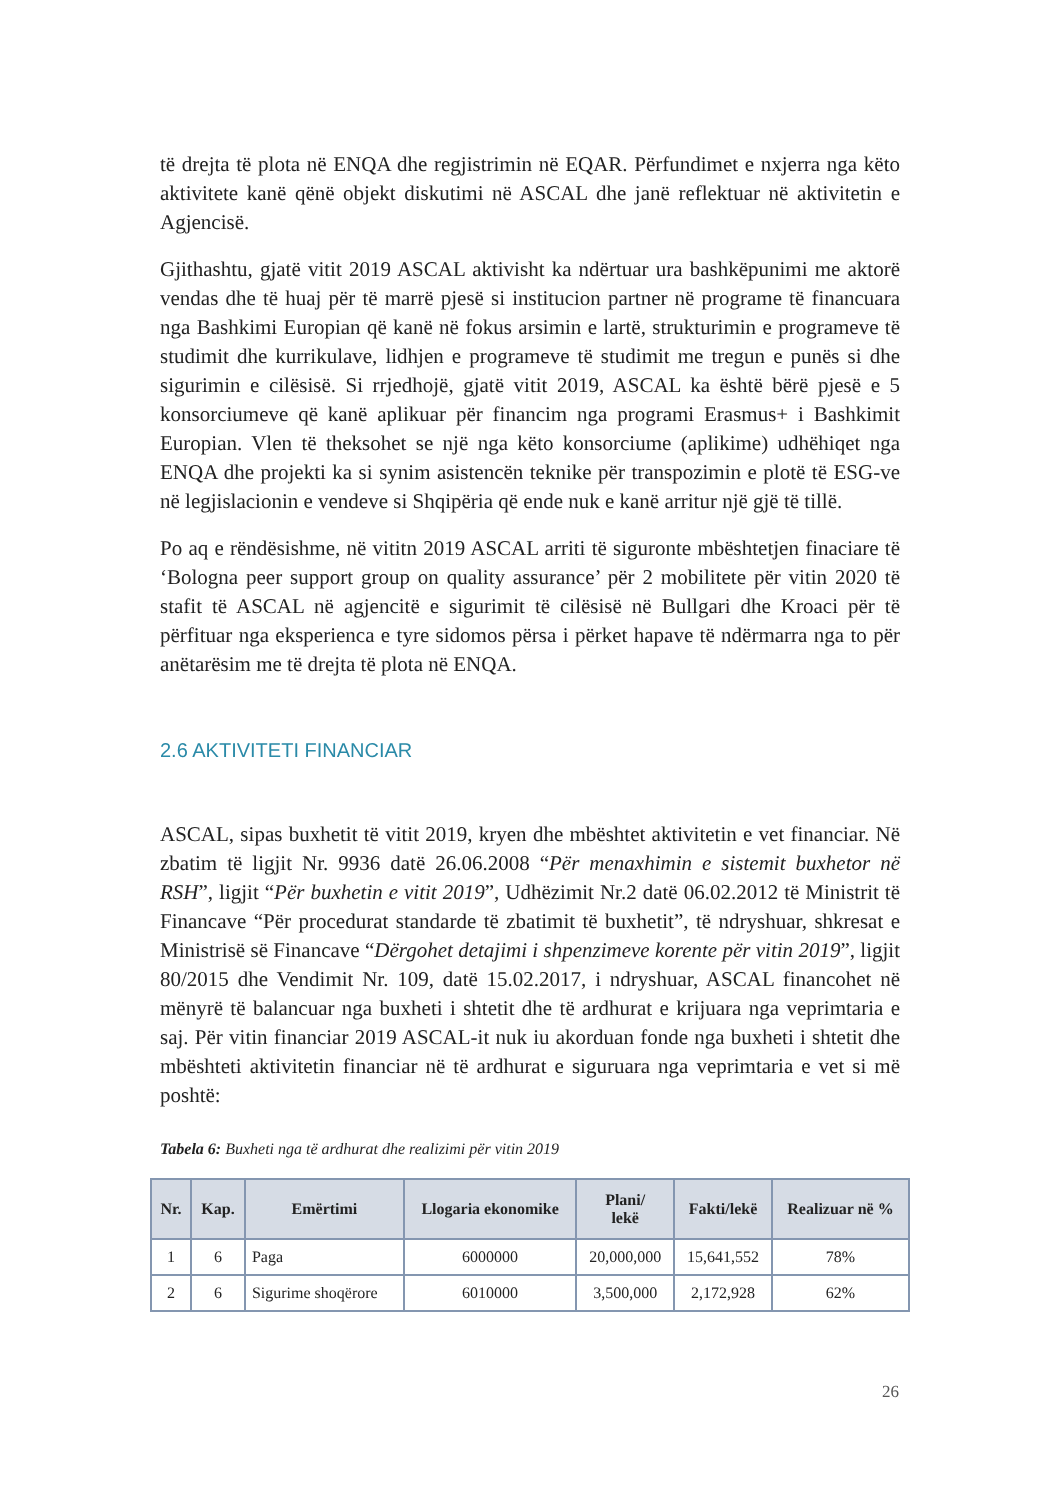të drejta të plota në ENQA dhe regjistrimin në EQAR. Përfundimet e nxjerra nga këto aktivitete kanë qënë objekt diskutimi në ASCAL dhe janë reflektuar në aktivitetin e Agjencisë.
Gjithashtu, gjatë vitit 2019 ASCAL aktivisht ka ndërtuar ura bashkëpunimi me aktorë vendas dhe të huaj për të marrë pjesë si institucion partner në programe të financuara nga Bashkimi Europian që kanë në fokus arsimin e lartë, strukturimin e programeve të studimit dhe kurrikulave, lidhjen e programeve të studimit me tregun e punës si dhe sigurimin e cilësisë. Si rrjedhojë, gjatë vitit 2019, ASCAL ka është bërë pjesë e 5 konsorciumeve që kanë aplikuar për financim nga programi Erasmus+ i Bashkimit Europian. Vlen të theksohet se një nga këto konsorciume (aplikime) udhëhiqet nga ENQA dhe projekti ka si synim asistencën teknike për transpozimin e plotë të ESG-ve në legjislacionin e vendeve si Shqipëria që ende nuk e kanë arritur një gjë të tillë.
Po aq e rëndësishme, në vititn 2019 ASCAL arriti të siguronte mbështetjen finaciare të ‘Bologna peer support group on quality assurance’ për 2 mobilitete për vitin 2020 të stafit të ASCAL në agjencitë e sigurimit të cilësisë në Bullgari dhe Kroaci për të përfituar nga eksperienca e tyre sidomos përsa i përket hapave të ndërmarra nga to për anëtarësim me të drejta të plota në ENQA.
2.6 AKTIVITETI FINANCIAR
ASCAL, sipas buxhetit të vitit 2019, kryen dhe mbështet aktivitetin e vet financiar. Në zbatim të ligjit Nr. 9936 datë 26.06.2008 “Për menaxhimin e sistemit buxhetor në RSH”, ligjit “Për buxhetin e vitit 2019”, Udhëzimit Nr.2 datë 06.02.2012 të Ministrit të Financave “Për procedurat standarde të zbatimit të buxhetit”, të ndryshuar, shkresat e Ministrisë së Financave “Dërgohet detajimi i shpenzimeve korente për vitin 2019”, ligjit 80/2015 dhe Vendimit Nr. 109, datë 15.02.2017, i ndryshuar, ASCAL financohet në mënyrë të balancuar nga buxheti i shtetit dhe të ardhurat e krijuara nga veprimtaria e saj. Për vitin financiar 2019 ASCAL-it nuk iu akorduan fonde nga buxheti i shtetit dhe mbështeti aktivitetin financiar në të ardhurat e siguruara nga veprimtaria e vet si më poshtë:
Tabela 6: Buxheti nga të ardhurat dhe realizimi për vitin 2019
| Nr. | Kap. | Emërtimi | Llogaria ekonomike | Plani/ lekë | Fakti/lekë | Realizuar në % |
| --- | --- | --- | --- | --- | --- | --- |
| 1 | 6 | Paga | 6000000 | 20,000,000 | 15,641,552 | 78% |
| 2 | 6 | Sigurime shoqërore | 6010000 | 3,500,000 | 2,172,928 | 62% |
26